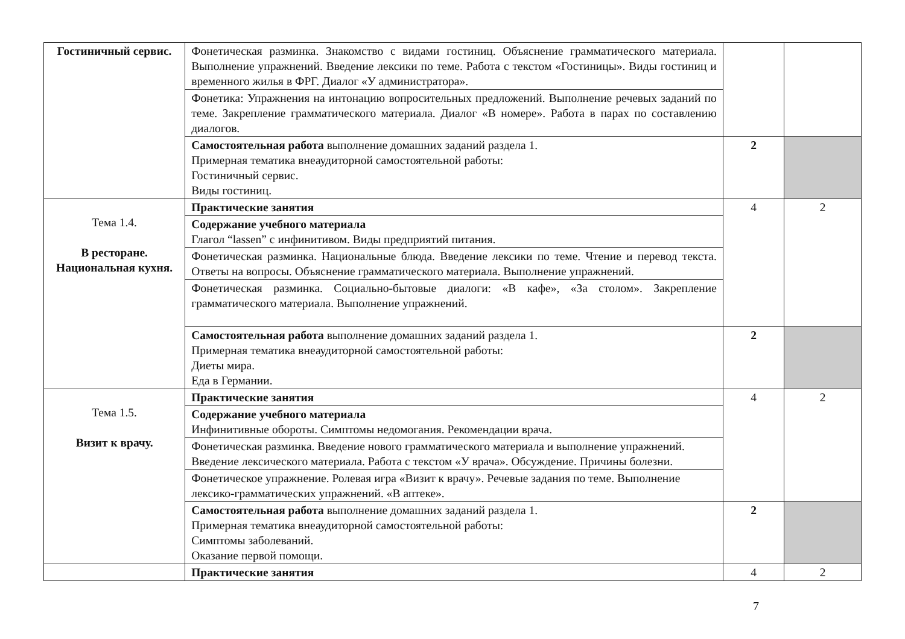| Гостиничный сервис. | Фонетическая разминка. Знакомство с видами гостиниц. Объяснение грамматического материала. Выполнение упражнений. Введение лексики по теме. Работа с текстом «Гостиницы». Виды гостиниц и временного жилья в ФРГ. Диалог «У администратора». | | |
| | Фонетика: Упражнения на интонацию вопросительных предложений. Выполнение речевых заданий по теме. Закрепление грамматического материала. Диалог «В номере». Работа в парах по составлению диалогов. | | |
| | Самостоятельная работа выполнение домашних заданий раздела 1. Примерная тематика внеаудиторной самостоятельной работы: Гостиничный сервис. Виды гостиниц. | 2 | |
| Тема 1.4. В ресторане. Национальная кухня. | Практические занятия | 4 | 2 |
| | Содержание учебного материала Глагол “lassen” с инфинитивом. Виды предприятий питания. | | |
| | Фонетическая разминка. Национальные блюда. Введение лексики по теме. Чтение и перевод текста. Ответы на вопросы. Объяснение грамматического материала. Выполнение упражнений. | | |
| | Фонетическая разминка. Социально-бытовые диалоги: «В кафе», «За столом». Закрепление грамматического материала. Выполнение упражнений. | | |
| | Самостоятельная работа выполнение домашних заданий раздела 1. Примерная тематика внеаудиторной самостоятельной работы: Диеты мира. Еда в Германии. | 2 | |
| Тема 1.5. Визит к врачу. | Практические занятия | 4 | 2 |
| | Содержание учебного материала Инфинитивные обороты. Симптомы недомогания. Рекомендации врача. | | |
| | Фонетическая разминка. Введение нового грамматического материала и выполнение упражнений. Введение лексического материала. Работа с текстом «У врача». Обсуждение. Причины болезни. | | |
| | Фонетическое упражнение. Ролевая игра «Визит к врачу». Речевые задания по теме. Выполнение лексико-грамматических упражнений. «В аптеке». | | |
| | Самостоятельная работа выполнение домашних заданий раздела 1. Примерная тематика внеаудиторной самостоятельной работы: Симптомы заболеваний. Оказание первой помощи. | 2 | |
| | Практические занятия | 4 | 2 |
7